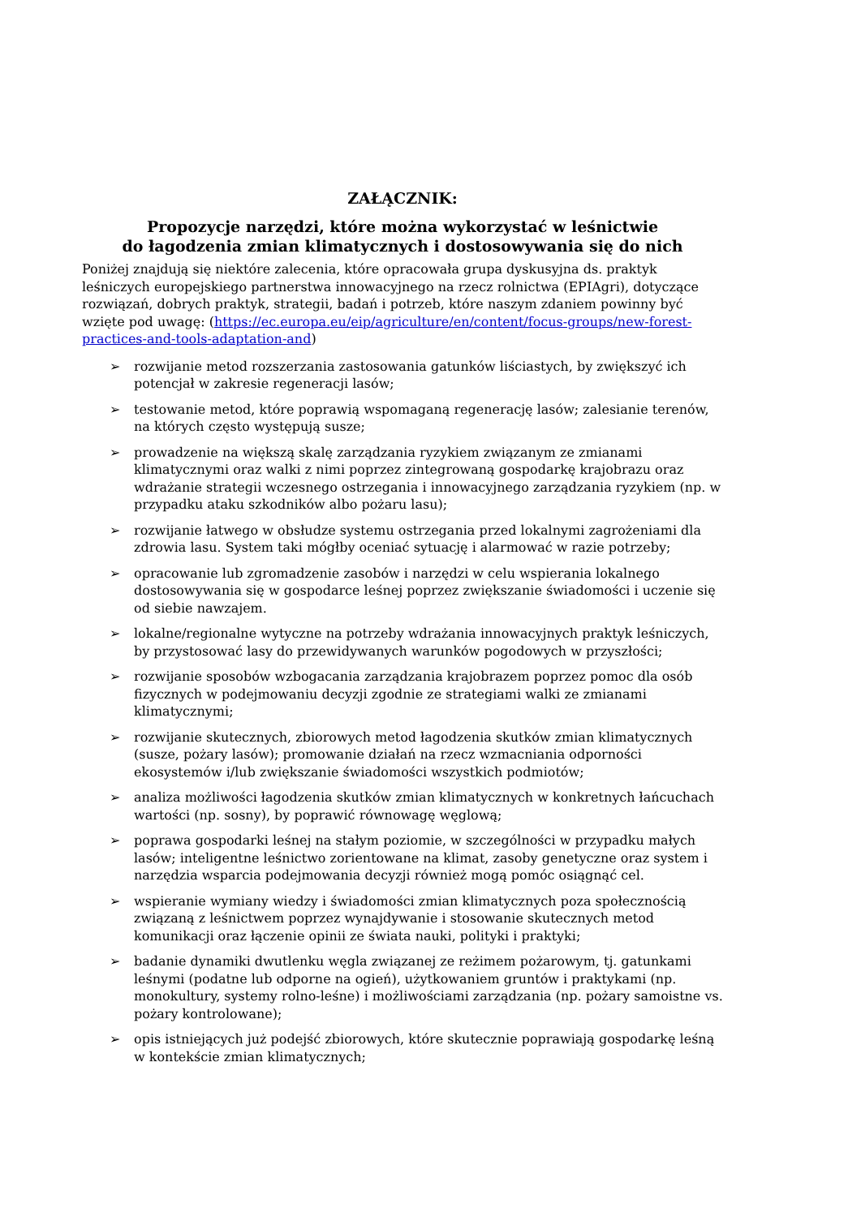ZAŁĄCZNIK:
Propozycje narzędzi, które można wykorzystać w leśnictwie
do łagodzenia zmian klimatycznych i dostosowywania się do nich
Poniżej znajdują się niektóre zalecenia, które opracowała grupa dyskusyjna ds. praktyk leśniczych europejskiego partnerstwa innowacyjnego na rzecz rolnictwa (EPIAgri), dotyczące rozwiązań, dobrych praktyk, strategii, badań i potrzeb, które naszym zdaniem powinny być wzięte pod uwagę: (https://ec.europa.eu/eip/agriculture/en/content/focus-groups/new-forest-practices-and-tools-adaptation-and)
➢ rozwijanie metod rozszerzania zastosowania gatunków liściastych, by zwiększyć ich potencjał w zakresie regeneracji lasów;
➢ testowanie metod, które poprawią wspomaganą regenerację lasów; zalesianie terenów, na których często występują susze;
➢ prowadzenie na większą skalę zarządzania ryzykiem związanym ze zmianami klimatycznymi oraz walki z nimi poprzez zintegrowaną gospodarkę krajobrazu oraz wdrażanie strategii wczesnego ostrzegania i innowacyjnego zarządzania ryzykiem (np. w przypadku ataku szkodników albo pożaru lasu);
➢ rozwijanie łatwego w obsłudze systemu ostrzegania przed lokalnymi zagrożeniami dla zdrowia lasu. System taki mógłby oceniać sytuację i alarmować w razie potrzeby;
➢ opracowanie lub zgromadzenie zasobów i narzędzi w celu wspierania lokalnego dostosowywania się w gospodarce leśnej poprzez zwiększanie świadomości i uczenie się od siebie nawzajem.
➢ lokalne/regionalne wytyczne na potrzeby wdrażania innowacyjnych praktyk leśniczych, by przystosować lasy do przewidywanych warunków pogodowych w przyszłości;
➢ rozwijanie sposobów wzbogacania zarządzania krajobrazem poprzez pomoc dla osób fizycznych w podejmowaniu decyzji zgodnie ze strategiami walki ze zmianami klimatycznymi;
➢ rozwijanie skutecznych, zbiorowych metod łagodzenia skutków zmian klimatycznych (susze, pożary lasów); promowanie działań na rzecz wzmacniania odporności ekosystemów i/lub zwiększanie świadomości wszystkich podmiotów;
➢ analiza możliwości łagodzenia skutków zmian klimatycznych w konkretnych łańcuchach wartości (np. sosny), by poprawić równowagę węglową;
➢ poprawa gospodarki leśnej na stałym poziomie, w szczególności w przypadku małych lasów; inteligentne leśnictwo zorientowane na klimat, zasoby genetyczne oraz system i narzędzia wsparcia podejmowania decyzji również mogą pomóc osiągnąć cel.
➢ wspieranie wymiany wiedzy i świadomości zmian klimatycznych poza społecznością związaną z leśnictwem poprzez wynajdywanie i stosowanie skutecznych metod komunikacji oraz łączenie opinii ze świata nauki, polityki i praktyki;
➢ badanie dynamiki dwutlenku węgla związanej ze reżimem pożarowym, tj. gatunkami leśnymi (podatne lub odporne na ogień), użytkowaniem gruntów i praktykami (np. monokultury, systemy rolno-leśne) i możliwościami zarządzania (np. pożary samoistne vs. pożary kontrolowane);
➢ opis istniejących już podejść zbiorowych, które skutecznie poprawiają gospodarkę leśną w kontekście zmian klimatycznych;